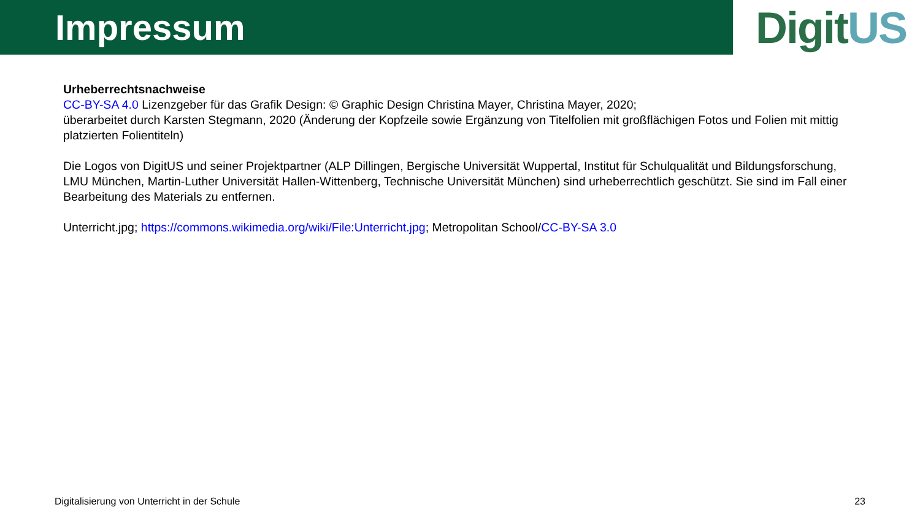Impressum
DigitUS
Urheberrechtsnachweise
CC-BY-SA 4.0 Lizenzgeber für das Grafik Design: © Graphic Design Christina Mayer, Christina Mayer, 2020;
überarbeitet durch Karsten Stegmann, 2020 (Änderung der Kopfzeile sowie Ergänzung von Titelfolien mit großflächigen Fotos und Folien mit mittig platzierten Folientiteln)
Die Logos von DigitUS und seiner Projektpartner (ALP Dillingen, Bergische Universität Wuppertal, Institut für Schulqualität und Bildungsforschung, LMU München, Martin-Luther Universität Hallen-Wittenberg, Technische Universität München) sind urheberrechtlich geschützt. Sie sind im Fall einer Bearbeitung des Materials zu entfernen.
Unterricht.jpg; https://commons.wikimedia.org/wiki/File:Unterricht.jpg; Metropolitan School/CC-BY-SA 3.0
Digitalisierung von Unterricht in der Schule 23